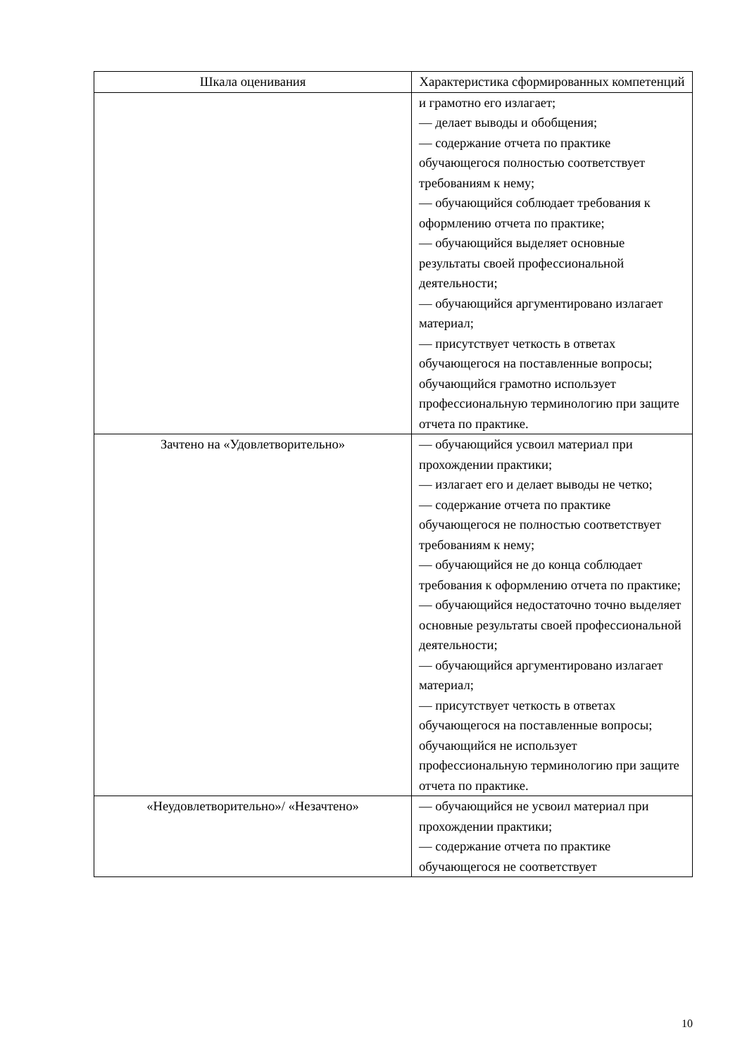| Шкала оценивания | Характеристика сформированных компетенций |
| --- | --- |
| | и грамотно его излагает; — делает выводы и обобщения; — содержание отчета по практике обучающегося полностью соответствует требованиям к нему; — обучающийся соблюдает требования к оформлению отчета по практике; — обучающийся выделяет основные результаты своей профессиональной деятельности; — обучающийся аргументировано излагает материал; — присутствует четкость в ответах обучающегося на поставленные вопросы; обучающийся грамотно использует профессиональную терминологию при защите отчета по практике. |
| Зачтено на «Удовлетворительно» | — обучающийся усвоил материал при прохождении практики; — излагает его и делает выводы не четко; — содержание отчета по практике обучающегося не полностью соответствует требованиям к нему; — обучающийся не до конца соблюдает требования к оформлению отчета по практике; — обучающийся недостаточно точно выделяет основные результаты своей профессиональной деятельности; — обучающийся аргументировано излагает материал; — присутствует четкость в ответах обучающегося на поставленные вопросы; обучающийся не использует профессиональную терминологию при защите отчета по практике. |
| «Неудовлетворительно»/ «Незачтено» | — обучающийся не усвоил материал при прохождении практики; — содержание отчета по практике обучающегося не соответствует |
10